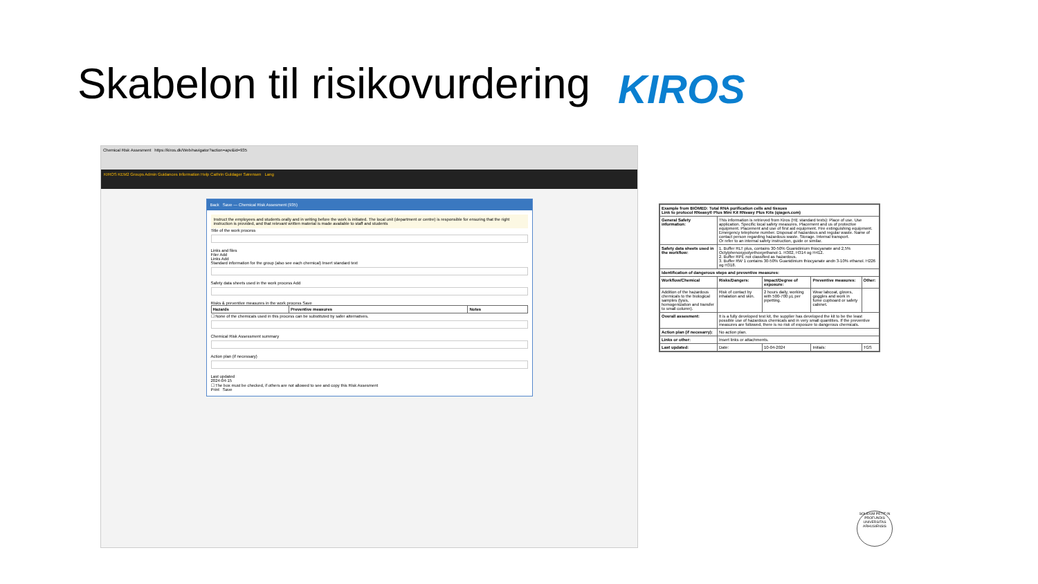Skabelon til risikovurdering KIROS
Chemical Risk Assesment https://kiros.dk/Web/navigator?action=apv&id=935
KIROS KEM2 Groups Admin Guidances Information Help Cathrin Guldager Sørensen Lang
Back Save — Chemical Risk Assesment (935)
Instruct the employees and students orally and in writing before the work is initiated. The local unit (department or centre) is responsible for ensuring that the right instruction is provided, and that relevant written material is made available to staff and students
Title of the work process
Links and files
Filer Add
Links Add
Standard information for the group (also see each chemical) Insert standard text
Safety data sheets used in the work process Add
Risks & preventive measures in the work process Save
| Hazards | Preventive measures | Notes |
| --- | --- | --- |
☐ None of the chemicals used in this process can be substituted by safer alternatives.
Chemical Risk Assessment summary
Action plan (if necessary)
Last updated
2024-04-15
☐ The box must be checked, if others are not allowed to see and copy this Risk Assesment
Print Save
| Example from BIOMED: Total RNA purification cells and tissues Link to protocol RNeasy® Plus Mini Kit RNeasy Plus Kits (qiagen.com) | | | | |
| --- | --- | --- | --- | --- |
| General Safety information: | This information is retrieved from Kiros (HE standard texts): Place of use. Use application. Specific local safety measures. Placement and us of protective equipment. Placement and use of first aid equipment. Fire extinguishing equipment. Emergency telephone number. Disposal of hazardous and regular waste. Name of contact person regarding hazardous waste. Storage. Internal transport. Or refer to an internal safety instruction, guide or similar. | | | |
| Safety data sheets used in the workflow: | 1. Buffer RLT plus, contains 30-50% Guanidinium thiocyanate and 2,5% Octylphenoxypolyethoxyethanol-1. H302, H314 og H412. 2. Buffer RPE not classified as hazardous. 3. Buffer RW 1 contains 30-50% Guanidinium thiocyanate andn 3-10% ethanol. H226 og H318. | | | |
| Identification of dangerous steps and preventive measures: | | | | |
| Workflow/Chemical | Risks/Dangers: | Impact/Degree of exposure: | Preventive measures: | Other: |
| Addition of the hazardous chemicals to the biological samples (lysis, homogenization and transfer to small column). | Risk of contact by inhalation and skin. | 2 hours daily, working with 500-700 µL per pipetting. | Wear labcoat, gloves, goggles and work in fume cupboard or safety cabinet. | |
| Overall assesment: | It is a fully developed test kit, the supplier has developed the kit to be the least possible use of hazardous chemicals and in very small quantities. If the preventive measures are followed, there is no risk of exposure to dangerous chemicals. | | | |
| Action plan (if necesarry): | No action plan. | | | |
| Links or other: | Insert links or attachments. | | | |
| Last updated: | Date: | 10-04-2024 | Initials: | TGS |
SOLIDUM PETIT IN PROFUNDIS UNIVERSITAS ARHUSIENSIS